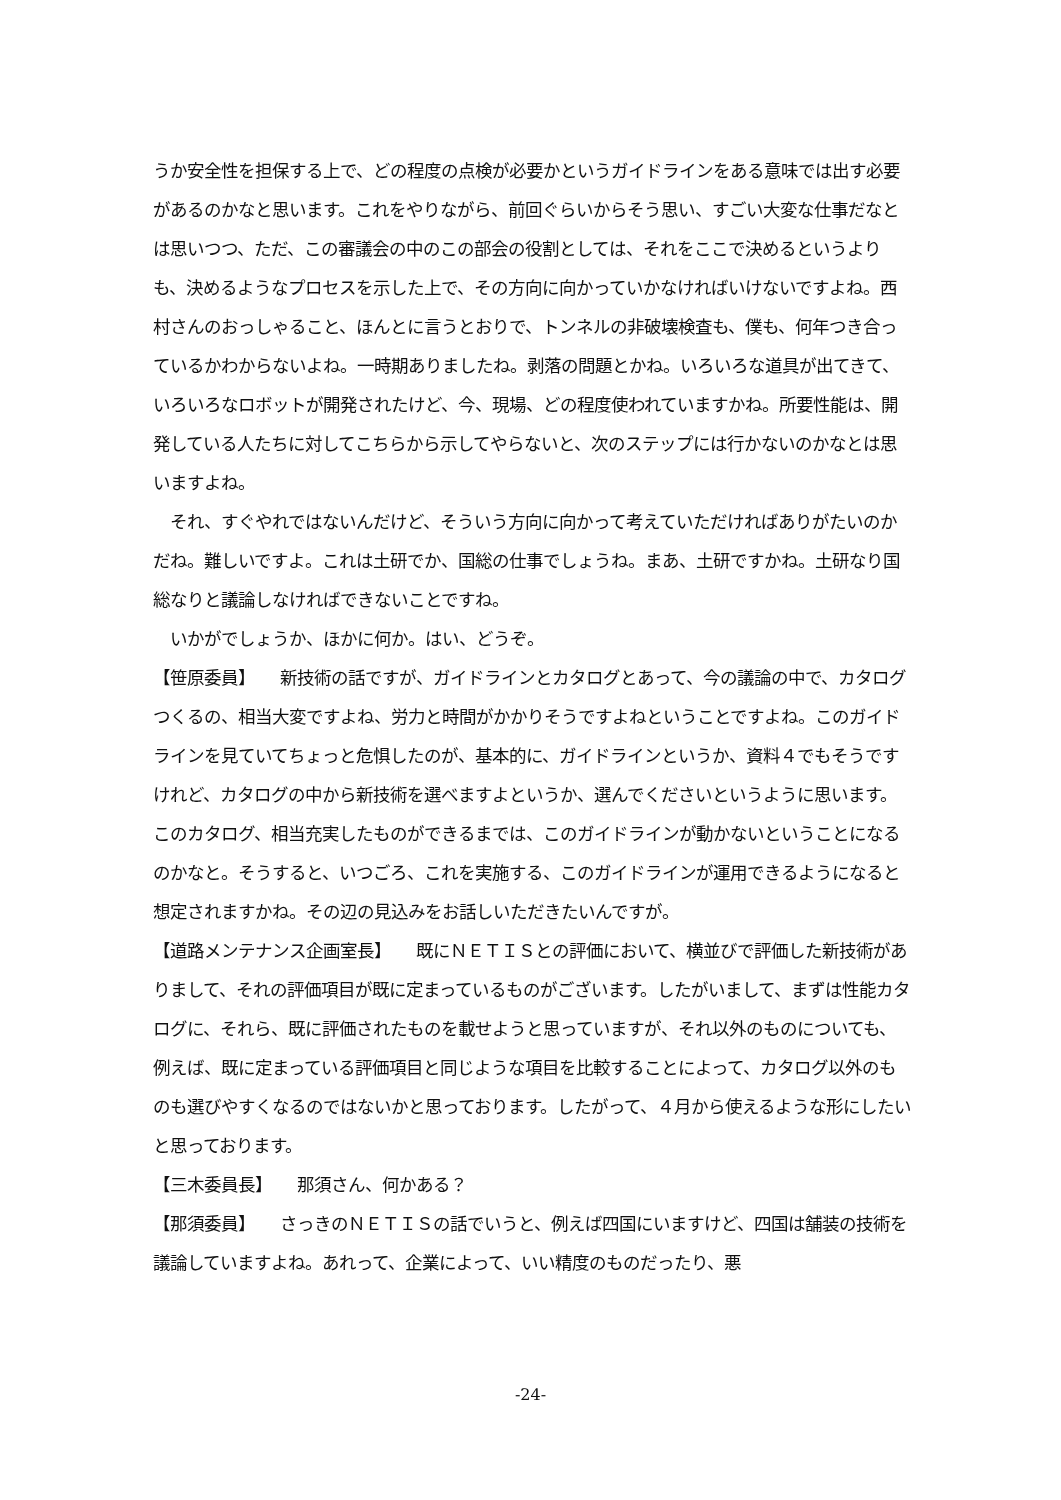うか安全性を担保する上で、どの程度の点検が必要かというガイドラインをある意味では出す必要があるのかなと思います。これをやりながら、前回ぐらいからそう思い、すごい大変な仕事だなとは思いつつ、ただ、この審議会の中のこの部会の役割としては、それをここで決めるというよりも、決めるようなプロセスを示した上で、その方向に向かっていかなければいけないですよね。西村さんのおっしゃること、ほんとに言うとおりで、トンネルの非破壊検査も、僕も、何年つき合っているかわからないよね。一時期ありましたね。剥落の問題とかね。いろいろな道具が出てきて、いろいろなロボットが開発されたけど、今、現場、どの程度使われていますかね。所要性能は、開発している人たちに対してこちらから示してやらないと、次のステップには行かないのかなとは思いますよね。
　それ、すぐやれではないんだけど、そういう方向に向かって考えていただければありがたいのかだね。難しいですよ。これは土研でか、国総の仕事でしょうね。まあ、土研ですかね。土研なり国総なりと議論しなければできないことですね。
　いかがでしょうか、ほかに何か。はい、どうぞ。
【笹原委員】　　新技術の話ですが、ガイドラインとカタログとあって、今の議論の中で、カタログつくるの、相当大変ですよね、労力と時間がかかりそうですよねということですよね。このガイドラインを見ていてちょっと危惧したのが、基本的に、ガイドラインというか、資料４でもそうですけれど、カタログの中から新技術を選べますよというか、選んでくださいというように思います。このカタログ、相当充実したものができるまでは、このガイドラインが動かないということになるのかなと。そうすると、いつごろ、これを実施する、このガイドラインが運用できるようになると想定されますかね。その辺の見込みをお話しいただきたいんですが。
【道路メンテナンス企画室長】　　既にＮＥＴＩＳとの評価において、横並びで評価した新技術がありまして、それの評価項目が既に定まっているものがございます。したがいまして、まずは性能カタログに、それら、既に評価されたものを載せようと思っていますが、それ以外のものについても、例えば、既に定まっている評価項目と同じような項目を比較することによって、カタログ以外のものも選びやすくなるのではないかと思っております。したがって、４月から使えるような形にしたいと思っております。
【三木委員長】　　那須さん、何かある？
【那須委員】　　さっきのＮＥＴＩＳの話でいうと、例えば四国にいますけど、四国は舗装の技術を議論していますよね。あれって、企業によって、いい精度のものだったり、悪
-24-